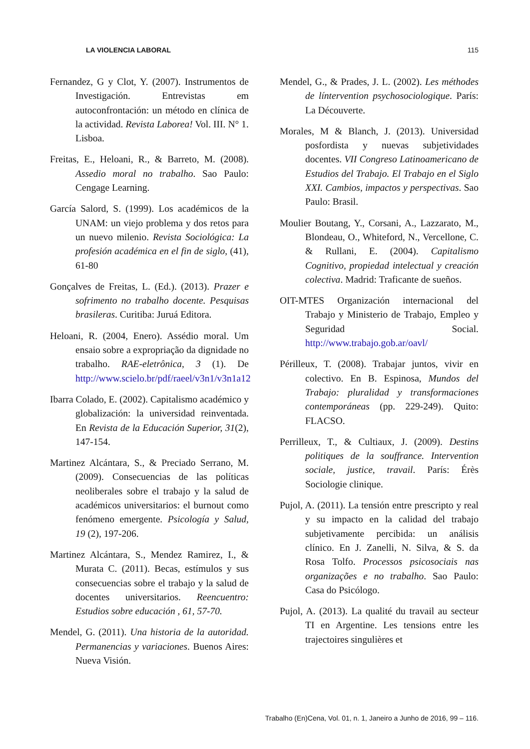LA VIOLENCIA LABORAL 115
Fernandez, G y Clot, Y. (2007). Instrumentos de Investigación. Entrevistas em autoconfrontación: un método en clínica de la actividad. Revista Laborea! Vol. III. N° 1. Lisboa.
Freitas, E., Heloani, R., & Barreto, M. (2008). Assedio moral no trabalho. Sao Paulo: Cengage Learning.
García Salord, S. (1999). Los académicos de la UNAM: un viejo problema y dos retos para un nuevo milenio. Revista Sociológica: La profesión académica en el fin de siglo, (41), 61-80
Gonçalves de Freitas, L. (Ed.). (2013). Prazer e sofrimento no trabalho docente. Pesquisas brasileras. Curitiba: Juruá Editora.
Heloani, R. (2004, Enero). Assédio moral. Um ensaio sobre a expropriação da dignidade no trabalho. RAE-eletrônica, 3 (1). De http://www.scielo.br/pdf/raeel/v3n1/v3n1a12
Ibarra Colado, E. (2002). Capitalismo académico y globalización: la universidad reinventada. En Revista de la Educación Superior, 31(2), 147-154.
Martinez Alcántara, S., & Preciado Serrano, M. (2009). Consecuencias de las políticas neoliberales sobre el trabajo y la salud de académicos universitarios: el burnout como fenómeno emergente. Psicología y Salud, 19 (2), 197-206.
Martinez Alcántara, S., Mendez Ramirez, I., & Murata C. (2011). Becas, estímulos y sus consecuencias sobre el trabajo y la salud de docentes universitarios. Reencuentro: Estudios sobre educación , 61, 57-70.
Mendel, G. (2011). Una historia de la autoridad. Permanencias y variaciones. Buenos Aires: Nueva Visión.
Mendel, G., & Prades, J. L. (2002). Les méthodes de líntervention psychosociologique. París: La Découverte.
Morales, M & Blanch, J. (2013). Universidad posfordista y nuevas subjetividades docentes. VII Congreso Latinoamericano de Estudios del Trabajo. El Trabajo en el Siglo XXI. Cambios, impactos y perspectivas. Sao Paulo: Brasil.
Moulier Boutang, Y., Corsani, A., Lazzarato, M., Blondeau, O., Whiteford, N., Vercellone, C. & Rullani, E. (2004). Capitalismo Cognitivo, propiedad intelectual y creación colectiva. Madrid: Traficante de sueños.
OIT-MTES Organización internacional del Trabajo y Ministerio de Trabajo, Empleo y Seguridad Social. http://www.trabajo.gob.ar/oavl/
Périlleux, T. (2008). Trabajar juntos, vivir en colectivo. En B. Espinosa, Mundos del Trabajo: pluralidad y transformaciones contemporáneas (pp. 229-249). Quito: FLACSO.
Perrilleux, T., & Cultiaux, J. (2009). Destins politiques de la souffrance. Intervention sociale, justice, travail. París: Érès Sociologie clinique.
Pujol, A. (2011). La tensión entre prescripto y real y su impacto en la calidad del trabajo subjetivamente percibida: un análisis clínico. En J. Zanelli, N. Silva, & S. da Rosa Tolfo. Processos psicosociais nas organizações e no trabalho. Sao Paulo: Casa do Psicólogo.
Pujol, A. (2013). La qualité du travail au secteur TI en Argentine. Les tensions entre les trajectoires singulières et
Trabalho (En)Cena, Vol. 01, n. 1, Janeiro a Junho de 2016, 99 – 116.